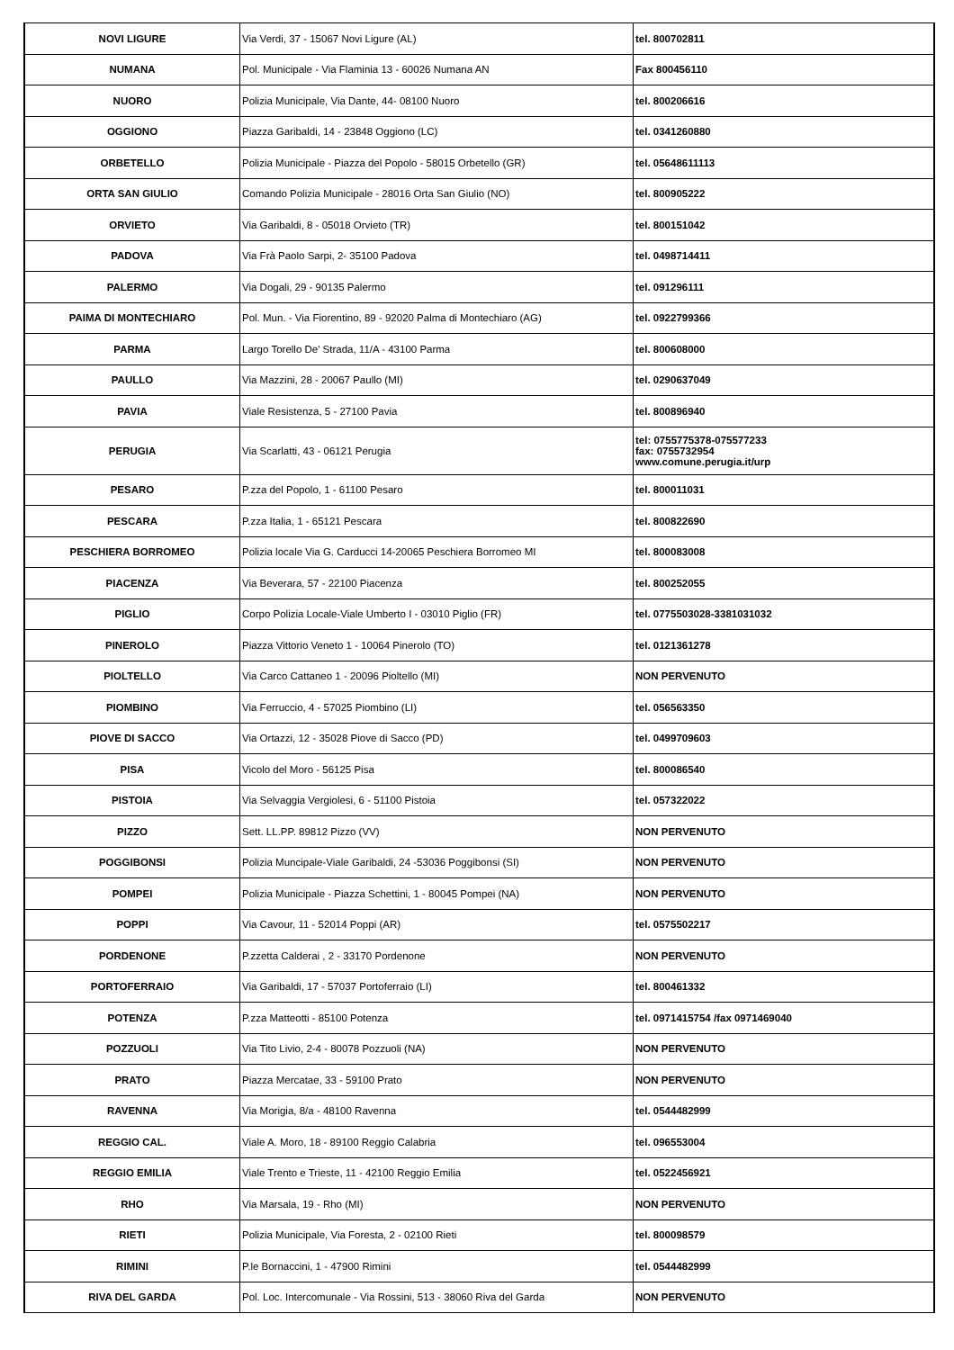| NOVI LIGURE | Via Verdi, 37 - 15067 Novi Ligure (AL) | tel. 800702811 |
| NUMANA | Pol. Municipale - Via Flaminia 13 - 60026 Numana AN | Fax 800456110 |
| NUORO | Polizia Municipale, Via Dante, 44- 08100 Nuoro | tel. 800206616 |
| OGGIONO | Piazza Garibaldi, 14 - 23848 Oggiono (LC) | tel. 0341260880 |
| ORBETELLO | Polizia Municipale - Piazza del Popolo - 58015 Orbetello (GR) | tel. 05648611113 |
| ORTA SAN GIULIO | Comando Polizia Municipale - 28016 Orta San Giulio (NO) | tel. 800905222 |
| ORVIETO | Via Garibaldi, 8 - 05018 Orvieto (TR) | tel. 800151042 |
| PADOVA | Via Frà Paolo Sarpi, 2- 35100 Padova | tel. 0498714411 |
| PALERMO | Via Dogali, 29 - 90135 Palermo | tel. 091296111 |
| PAIMA DI MONTECHIARO | Pol. Mun. - Via Fiorentino, 89 - 92020 Palma di Montechiaro (AG) | tel. 0922799366 |
| PARMA | Largo Torello De' Strada, 11/A - 43100 Parma | tel. 800608000 |
| PAULLO | Via Mazzini, 28 - 20067 Paullo (MI) | tel. 0290637049 |
| PAVIA | Viale Resistenza, 5 - 27100 Pavia | tel. 800896940 |
| PERUGIA | Via Scarlatti, 43 - 06121 Perugia | tel: 0755775378-075577233 fax: 0755732954 www.comune.perugia.it/urp |
| PESARO | P.zza del Popolo, 1 - 61100 Pesaro | tel. 800011031 |
| PESCARA | P.zza Italia, 1 - 65121 Pescara | tel. 800822690 |
| PESCHIERA BORROMEO | Polizia locale Via G. Carducci 14-20065 Peschiera Borromeo MI | tel. 800083008 |
| PIACENZA | Via Beverara, 57 - 22100 Piacenza | tel. 800252055 |
| PIGLIO | Corpo Polizia Locale-Viale Umberto I - 03010 Piglio (FR) | tel. 0775503028-3381031032 |
| PINEROLO | Piazza Vittorio Veneto 1 - 10064 Pinerolo (TO) | tel. 0121361278 |
| PIOLTELLO | Via Carco Cattaneo 1 - 20096 Pioltello (MI) | NON PERVENUTO |
| PIOMBINO | Via Ferruccio, 4 - 57025 Piombino (LI) | tel. 056563350 |
| PIOVE DI SACCO | Via Ortazzi, 12 - 35028 Piove di Sacco (PD) | tel. 0499709603 |
| PISA | Vicolo del Moro - 56125 Pisa | tel. 800086540 |
| PISTOIA | Via Selvaggia Vergiolesi, 6 - 51100 Pistoia | tel. 057322022 |
| PIZZO | Sett. LL.PP. 89812 Pizzo (VV) | NON PERVENUTO |
| POGGIBONSI | Polizia Muncipale-Viale Garibaldi, 24 -53036 Poggibonsi (SI) | NON PERVENUTO |
| POMPEI | Polizia Municipale - Piazza Schettini, 1 - 80045 Pompei (NA) | NON PERVENUTO |
| POPPI | Via Cavour, 11 - 52014 Poppi (AR) | tel. 0575502217 |
| PORDENONE | P.zzetta Calderai , 2 - 33170 Pordenone | NON PERVENUTO |
| PORTOFERRAIO | Via Garibaldi, 17 - 57037 Portoferraio (LI) | tel. 800461332 |
| POTENZA | P.zza Matteotti - 85100 Potenza | tel. 0971415754 /fax 0971469040 |
| POZZUOLI | Via Tito Livio, 2-4 - 80078 Pozzuoli (NA) | NON PERVENUTO |
| PRATO | Piazza Mercatae, 33 - 59100 Prato | NON PERVENUTO |
| RAVENNA | Via Morigia, 8/a - 48100 Ravenna | tel. 0544482999 |
| REGGIO CAL. | Viale A. Moro, 18 - 89100 Reggio Calabria | tel. 096553004 |
| REGGIO EMILIA | Viale Trento e Trieste, 11 - 42100 Reggio Emilia | tel. 0522456921 |
| RHO | Via Marsala, 19 - Rho (MI) | NON PERVENUTO |
| RIETI | Polizia Municipale, Via Foresta, 2 - 02100 Rieti | tel. 800098579 |
| RIMINI | P.le Bornaccini, 1 - 47900 Rimini | tel. 0544482999 |
| RIVA DEL GARDA | Pol. Loc. Intercomunale - Via Rossini, 513 - 38060 Riva del Garda | NON PERVENUTO |